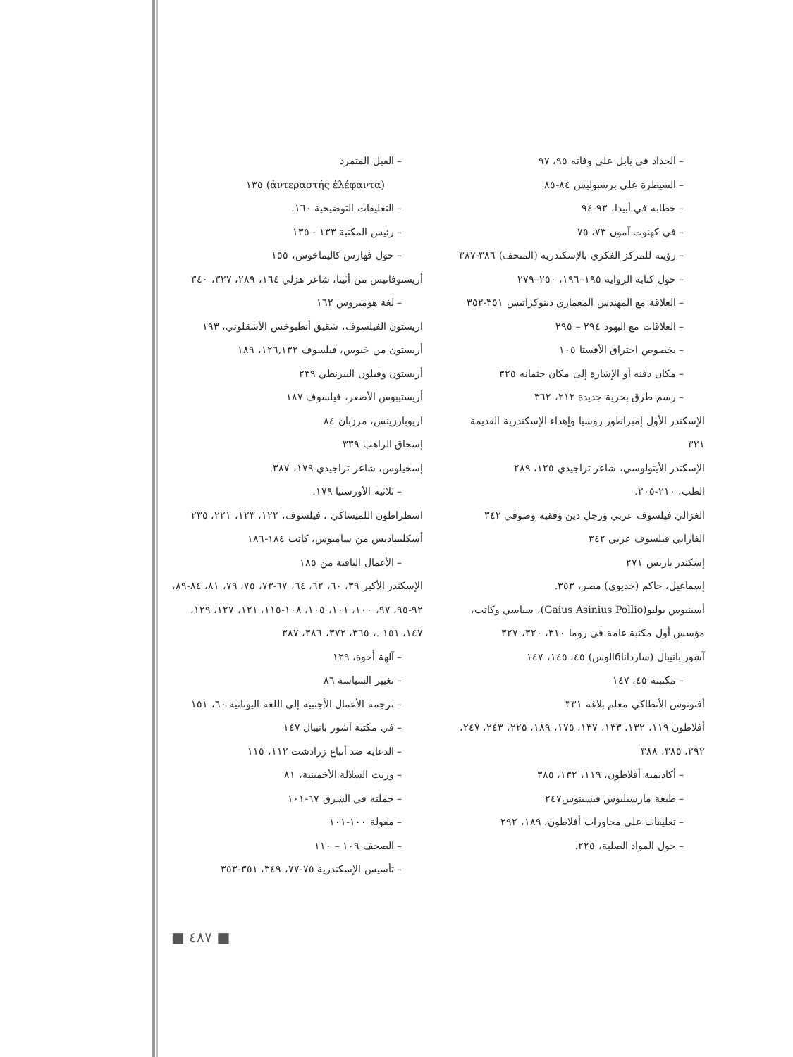– الفيل المتمرد
(ἀντεραστής ἐλέφαντα) ١٣٥
– التعليقات التوضيحية ١٦٠.
– رئيس المكتبة ١٣٣ - ١٣٥
– حول فهارس كاليماخوس، ١٥٥
أريستوفانيس من أثينا، شاعر هزلي ١٦٤، ٢٨٩، ٣٢٧، ٣٤٠
– لغة هوميروس ١٦٢
اريستون الفيلسوف، شقيق أنطيوخس الأشقلوني، ١٩٣
أريستون من خيوس، فيلسوف ١٢٦,١٣٢، ١٨٩
أريستون وفيلون البيزنطي ٢٣٩
أريستيبوس الأصغر، فيلسوف ١٨٧
اريوبارزينس، مرزبان ٨٤
إسحاق الراهب ٣٣٩
إسخيلوس، شاعر تراجيدي ١٧٩، ٣٨٧.
– ثلاثية الأورستيا ١٧٩.
اسطراطون اللميساكي ، فيلسوف، ١٢٢، ١٢٣، ٢٢١، ٢٣٥
أسكليبياديس من ساميوس، كاتب ١٨٤-١٨٦
– الأعمال الباقية من ١٨٥
الإسكندر الأكبر ٣٩، ٦٠، ٦٢، ٦٤، ٦٧-٧٣، ٧٥، ٧٩، ٨١، ٨٤-٨٩، ٩٢-٩٥، ٩٧، ١٠٠، ١٠١، ١٠٥، ١٠٨-١١٥، ١٢١، ١٢٧، ١٢٩، ١٤٧، ١٥١ .، ٣٦٥، ٣٧٢، ٣٨٦، ٣٨٧
– آلهة أخوة، ١٢٩
– تغيير السياسة ٨٦
– ترجمة الأعمال الأجنبية إلى اللغة اليونانية ٦٠، ١٥١
– في مكتبة آشور بانيبال ١٤٧
– الدعاية ضد أتباع زرادشت ١١٢، ١١٥
– وريث السلالة الأخمينية، ٨١
– حملته في الشرق ٦٧-١٠١
– مقولة ١٠٠-١٠١
– الصحف ١٠٩ – ١١٠
– تأسيس الإسكندرية ٧٥-٧٧، ٣٤٩، ٣٥١-٣٥٣
– الحداد في بابل على وفاته ٩٥، ٩٧
– السيطرة على برسبوليس ٨٤-٨٥
– خطابه في أبيدا، ٩٣-٩٤
– في كهنوت آمون ٧٣، ٧٥
– رؤيته للمركز الفكري بالإسكندرية (المتحف) ٣٨٦-٣٨٧
– حول كتابة الرواية ١٩٥–١٩٦، ٢٥٠–٢٧٩
– العلاقة مع المهندس المعماري دينوكراتيس ٣٥١-٣٥٢
– العلاقات مع اليهود ٢٩٤ – ٢٩٥
– بخصوص احتراق الأفستا ١٠٥
– مكان دفنه أو الإشارة إلى مكان جثمانه ٣٢٥
– رسم طرق بحرية جديدة ٢١٢، ٣٦٢
الإسكندر الأول إمبراطور روسيا وإهداء الإسكندرية القديمة ٣٢١
الإسكندر الأيتولوسي، شاعر تراجيدي ١٢٥، ٢٨٩
الطب، ٢١٠-٢٠٥.
الغزالي فيلسوف عربي ورجل دين وفقيه وصوفي ٣٤٢
الفارابي فيلسوف عربي ٣٤٢
إسكندر باريس ٢٧١
إسماعيل، حاكم (خديوي) مصر، ٣٥٣.
أسينيوس بوليو(Gaius Asinius Pollio)، سياسي وكاتب، مؤسس أول مكتبة عامة في روما ٣١٠، ٣٢٠، ٣٢٧
آشور بانيبال (سارداناбالوس) ٤٥، ١٤٥، ١٤٧
– مكتبته ٤٥، ١٤٧
أفتونوس الأنطاكي معلم بلاغة ٣٣١
أفلاطون ١١٩، ١٣٢، ١٣٣، ١٣٧، ١٧٥، ١٨٩، ٢٢٥، ٢٤٣، ٢٤٧، ٢٩٢، ٣٨٥، ٣٨٨
– أكاديمية أفلاطون، ١١٩، ١٣٢، ٣٨٥
– طبعة مارسيليوس فيسينوس٢٤٧
– تعليقات على محاورات أفلاطون، ١٨٩، ٢٩٢
– حول المواد الصلبة، ٢٢٥.
■ ٤٨٧ ■